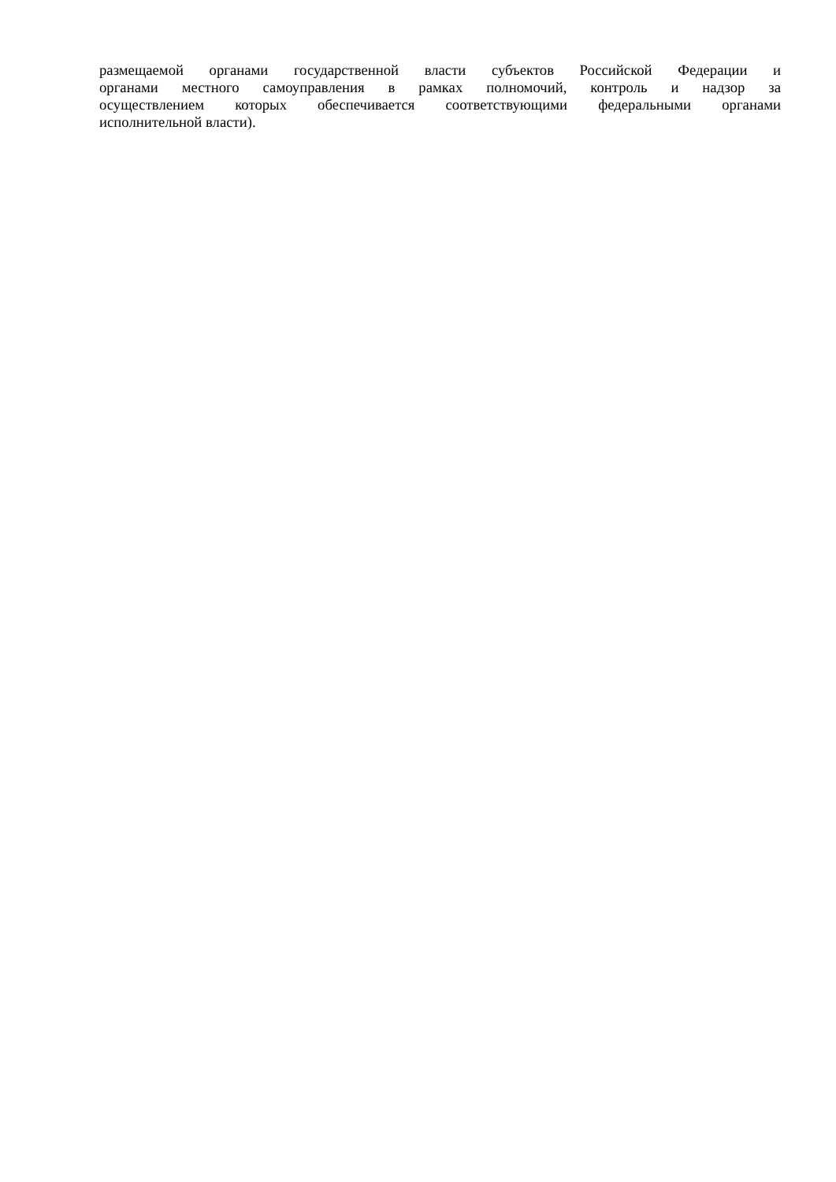размещаемой органами государственной власти субъектов Российской Федерации и
органами местного самоуправления в рамках полномочий, контроль и надзор за
осуществлением которых обеспечивается соответствующими федеральными органами
исполнительной власти).